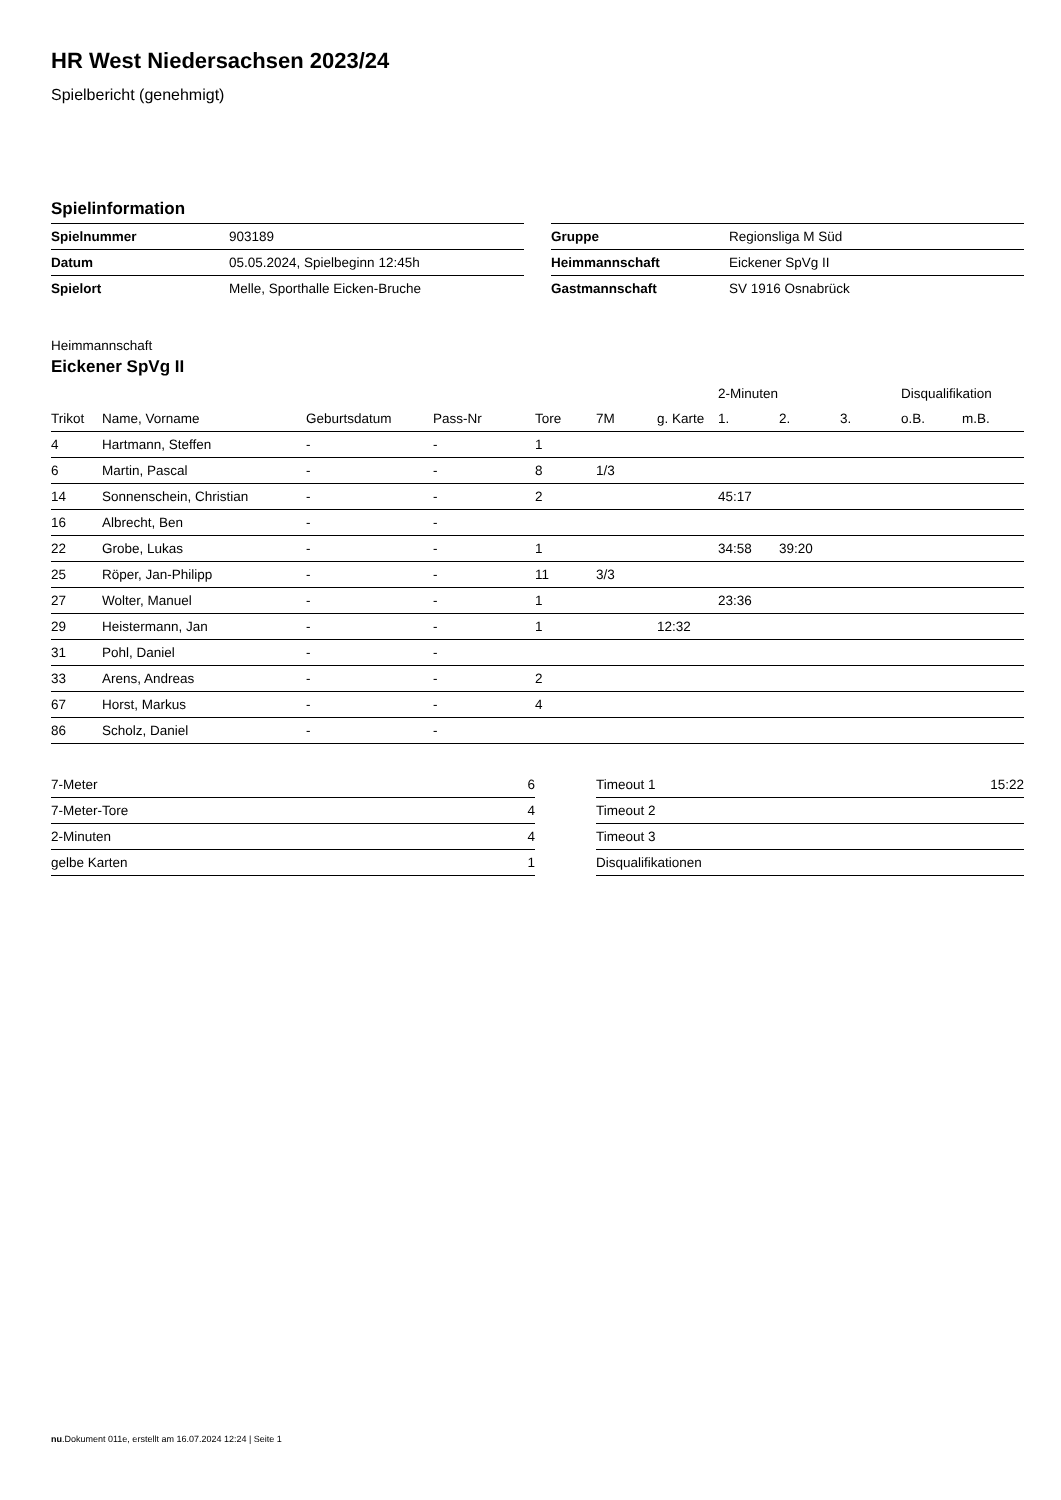HR West Niedersachsen 2023/24
Spielbericht (genehmigt)
Spielinformation
| Spielnummer | 903189 |
| Datum | 05.05.2024, Spielbeginn 12:45h |
| Spielort | Melle, Sporthalle Eicken-Bruche |
| Gruppe | Regionsliga M Süd |
| Heimmannschaft | Eickener SpVg II |
| Gastmannschaft | SV 1916 Osnabrück |
Heimmannschaft
Eickener SpVg II
| | | | | | | | 2-Minuten | | | Disqualifikation | |
| --- | --- | --- | --- | --- | --- | --- | --- | --- | --- | --- | --- |
| Trikot | Name, Vorname | Geburtsdatum | Pass-Nr | Tore | 7M | g. Karte | 1. | 2. | 3. | o.B. | m.B. |
| 4 | Hartmann, Steffen | - | - | 1 | | | | | | | |
| 6 | Martin, Pascal | - | - | 8 | 1/3 | | | | | | |
| 14 | Sonnenschein, Christian | - | - | 2 | | | 45:17 | | | | |
| 16 | Albrecht, Ben | - | - | | | | | | | | |
| 22 | Grobe, Lukas | - | - | 1 | | | 34:58 | 39:20 | | | |
| 25 | Röper, Jan-Philipp | - | - | 11 | 3/3 | | | | | | |
| 27 | Wolter, Manuel | - | - | 1 | | | 23:36 | | | | |
| 29 | Heistermann, Jan | - | - | 1 | | 12:32 | | | | | |
| 31 | Pohl, Daniel | - | - | | | | | | | | |
| 33 | Arens, Andreas | - | - | 2 | | | | | | | |
| 67 | Horst, Markus | - | - | 4 | | | | | | | |
| 86 | Scholz, Daniel | - | - | | | | | | | | |
| 7-Meter | 6 |
| 7-Meter-Tore | 4 |
| 2-Minuten | 4 |
| gelbe Karten | 1 |
| Timeout 1 | 15:22 |
| Timeout 2 | |
| Timeout 3 | |
| Disqualifikationen | |
nu.Dokument 011e, erstellt am 16.07.2024 12:24 | Seite 1